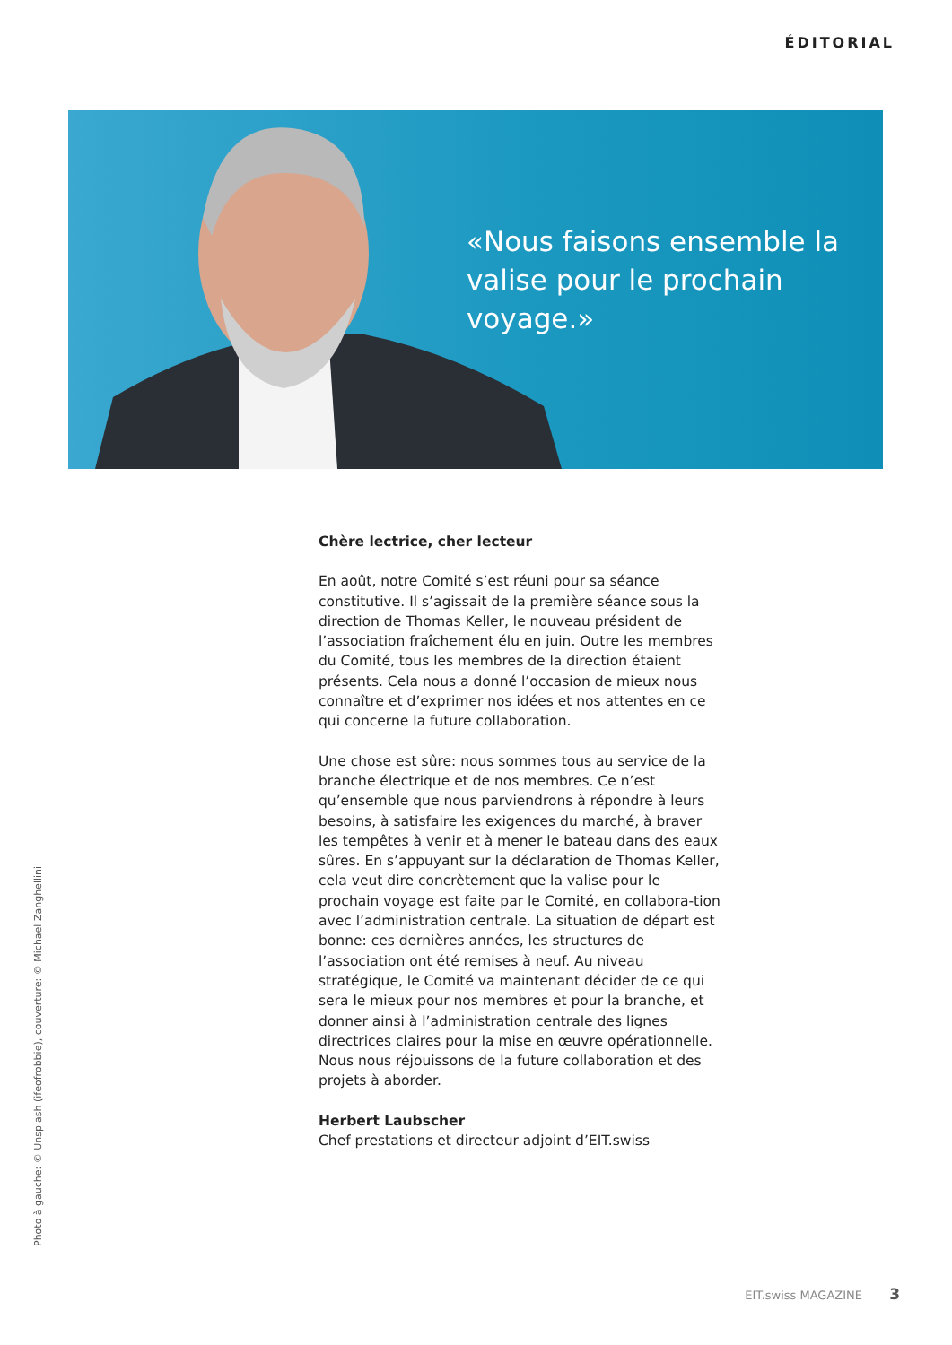ÉDITORIAL
«Nous faisons ensemble la valise pour le prochain voyage.»
Chère lectrice, cher lecteur
En août, notre Comité s’est réuni pour sa séance constitutive. Il s’agissait de la première séance sous la direction de Thomas Keller, le nouveau président de l’association fraîchement élu en juin. Outre les membres du Comité, tous les membres de la direction étaient présents. Cela nous a donné l’occasion de mieux nous connaître et d’exprimer nos idées et nos attentes en ce qui concerne la future collaboration.
Une chose est sûre: nous sommes tous au service de la branche électrique et de nos membres. Ce n’est qu’ensemble que nous parviendrons à répondre à leurs besoins, à satisfaire les exigences du marché, à braver les tempêtes à venir et à mener le bateau dans des eaux sûres. En s’appuyant sur la déclaration de Thomas Keller, cela veut dire concrètement que la valise pour le prochain voyage est faite par le Comité, en collabora-tion avec l’administration centrale. La situation de départ est bonne: ces dernières années, les structures de l’association ont été remises à neuf. Au niveau stratégique, le Comité va maintenant décider de ce qui sera le mieux pour nos membres et pour la branche, et donner ainsi à l’administration centrale des lignes directrices claires pour la mise en œuvre opérationnelle. Nous nous réjouissons de la future collaboration et des projets à aborder.
Herbert Laubscher
Chef prestations et directeur adjoint d’EIT.swiss
Photo à gauche: © Unsplash (ifeofrobbie), couverture: © Michael Zanghellini
EIT.swiss MAGAZINE 3